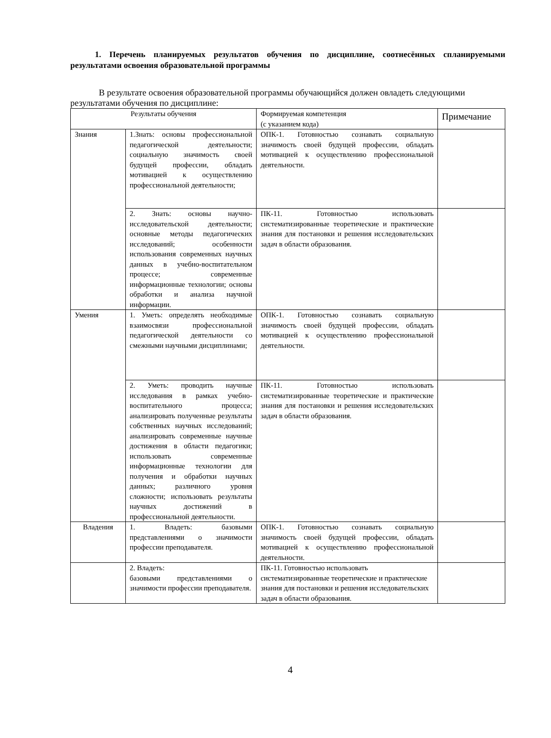1. Перечень планируемых результатов обучения по дисциплине, соотнесённых спланируемыми результатами освоения образовательной программы
В результате освоения образовательной программы обучающийся должен овладеть следующими результатами обучения по дисциплине:
| Результаты обучения | | Формируемая компетенция (с указанием кода) | Примечание |
| --- | --- | --- | --- |
| Знания | 1.Знать: основы профессиональной педагогической деятельности; социальную значимость своей будущей профессии, обладать мотивацией к осуществлению профессиональной деятельности; | ОПК-1. Готовностью сознавать социальную значимость своей будущей профессии, обладать мотивацией к осуществлению профессиональной деятельности. | |
| | 2. Знать: основы научно-исследовательской деятельности; основные методы педагогических исследований; особенности использования современных научных данных в учебно-воспитательном процессе; современные информационные технологии; основы обработки и анализа научной информации. | ПК-11. Готовностью использовать систематизированные теоретические и практические знания для постановки и решения исследовательских задач в области образования. | |
| Умения | 1. Уметь: определять необходимые взаимосвязи профессиональной педагогической деятельности со смежными научными дисциплинами; | ОПК-1. Готовностью сознавать социальную значимость своей будущей профессии, обладать мотивацией к осуществлению профессиональной деятельности. | |
| | 2. Уметь: проводить научные исследования в рамках учебно-воспитательного процесса; анализировать полученные результаты собственных научных исследований; анализировать современные научные достижения в области педагогики; использовать современные информационные технологии для получения и обработки научных данных; различного уровня сложности; использовать результаты научных достижений в профессиональной деятельности. | ПК-11. Готовностью использовать систематизированные теоретические и практические знания для постановки и решения исследовательских задач в области образования. | |
| Владения | 1. Владеть: базовыми представлениями о значимости профессии преподавателя. | ОПК-1. Готовностью сознавать социальную значимость своей будущей профессии, обладать мотивацией к осуществлению профессиональной деятельности. | |
| | 2. Владеть: базовыми представлениями о значимости профессии преподавателя. | ПК-11. Готовностью использовать систематизированные теоретические и практические знания для постановки и решения исследовательских задач в области образования. | |
4